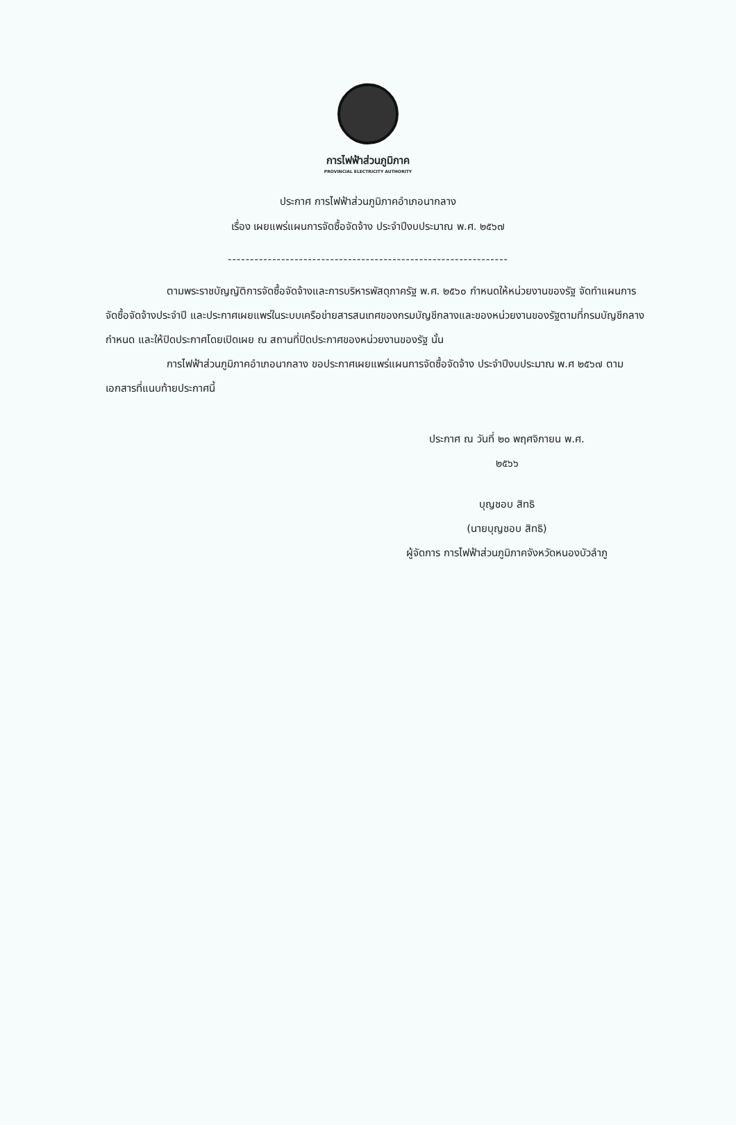การไฟฟ้าส่วนภูมิภาค
PROVINCIAL ELECTRICITY AUTHORITY
ประกาศ การไฟฟ้าส่วนภูมิภาคอำเภอนากลาง
เรื่อง เผยแพร่แผนการจัดซื้อจัดจ้าง ประจำปีงบประมาณ พ.ศ. ๒๕๖๗
---------------------------------------------------------------
ตามพระราชบัญญัติการจัดซื้อจัดจ้างและการบริหารพัสดุภาครัฐ พ.ศ. ๒๕๖๐ กำหนดให้หน่วยงานของรัฐ จัดทำแผนการจัดซื้อจัดจ้างประจำปี และประกาศเผยแพร่ในระบบเครือข่ายสารสนเทศของกรมบัญชีกลางและของหน่วยงานของรัฐตามที่กรมบัญชีกลางกำหนด และให้ปิดประกาศโดยเปิดเผย ณ สถานที่ปิดประกาศของหน่วยงานของรัฐ นั้น
การไฟฟ้าส่วนภูมิภาคอำเภอนากลาง ขอประกาศเผยแพร่แผนการจัดซื้อจัดจ้าง ประจำปีงบประมาณ พ.ศ ๒๕๖๗ ตามเอกสารที่แนบท้ายประกาศนี้
ประกาศ ณ วันที่ ๒๐ พฤศจิกายน พ.ศ.
๒๕๖๖
บุญชอบ สิทธิ
(นายบุญชอบ สิทธิ)
ผู้จัดการ การไฟฟ้าส่วนภูมิภาคจังหวัดหนองบัวลำภู